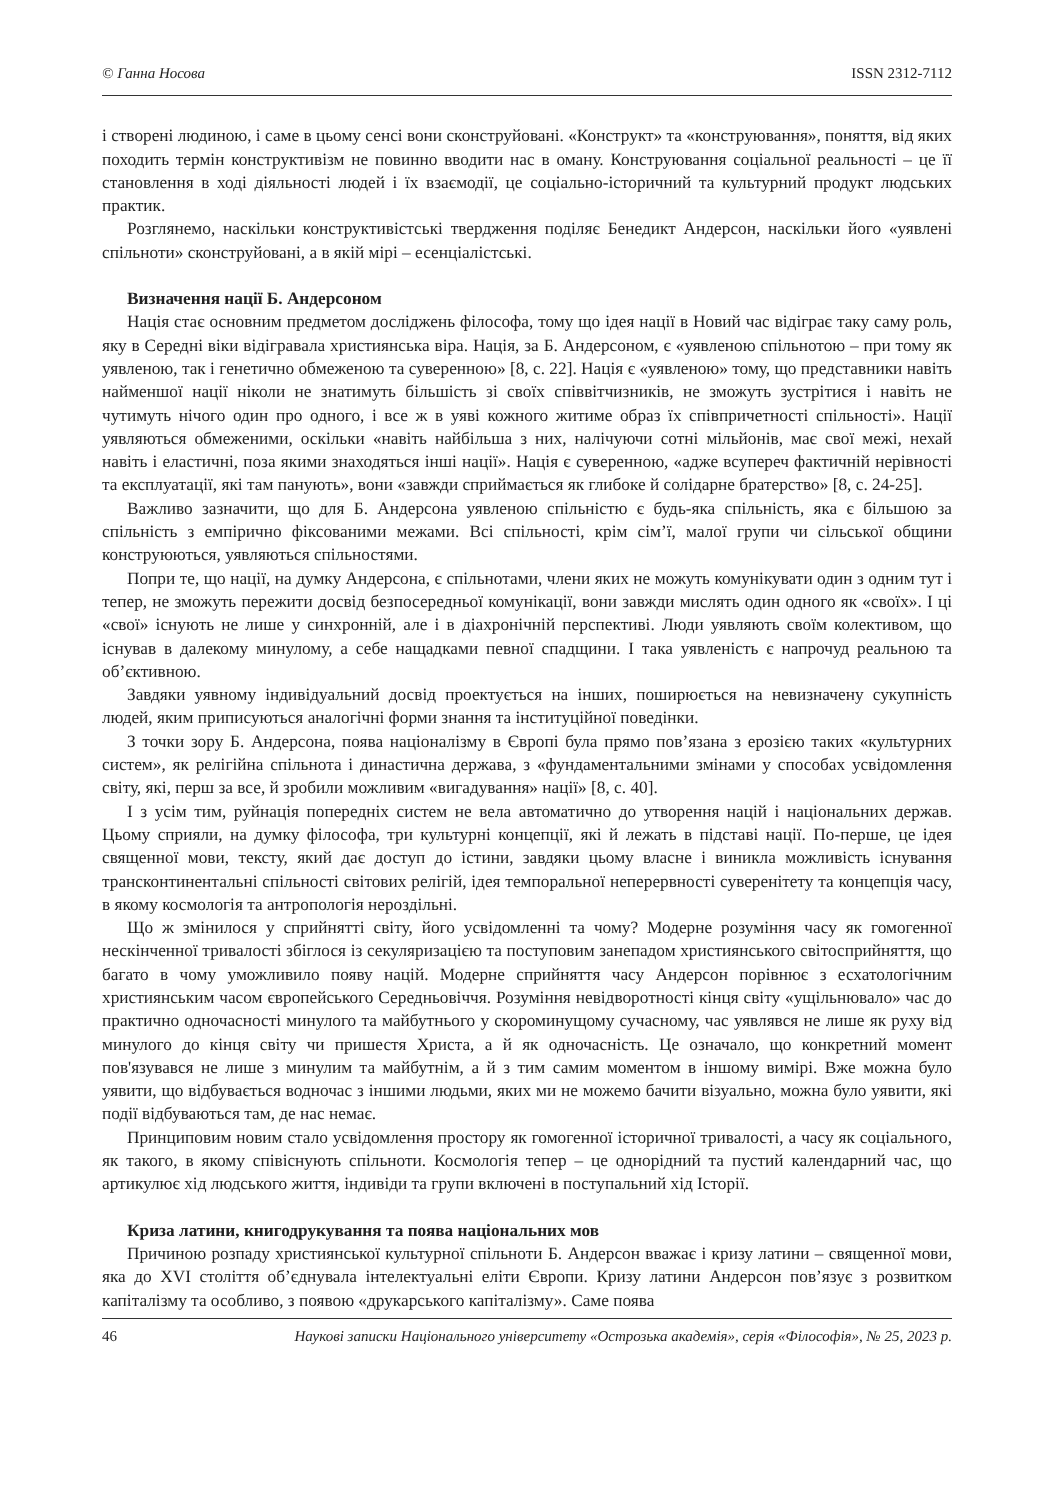© Ганна Носова ISSN 2312-7112
і створені людиною, і саме в цьому сенсі вони сконструйовані. «Конструкт» та «конструювання», поняття, від яких походить термін конструктивізм не повинно вводити нас в оману. Конструювання соціальної реальності – це її становлення в ході діяльності людей і їх взаємодії, це соціально-історичний та культурний продукт людських практик.
Розглянемо, наскільки конструктивістські твердження поділяє Бенедикт Андерсон, наскільки його «уявлені спільноти» сконструйовані, а в якій мірі – есенціалістські.
Визначення нації Б. Андерсоном
Нація стає основним предметом досліджень філософа, тому що ідея нації в Новий час відіграє таку саму роль, яку в Середні віки відігравала християнська віра. Нація, за Б. Андерсоном, є «уявленою спільнотою – при тому як уявленою, так і генетично обмеженою та суверенною» [8, с. 22]. Нація є «уявленою» тому, що представники навіть найменшої нації ніколи не знатимуть більшість зі своїх співвітчизників, не зможуть зустрітися і навіть не чутимуть нічого один про одного, і все ж в уяві кожного житиме образ їх співпричетності спільності». Нації уявляються обмеженими, оскільки «навіть найбільша з них, налічуючи сотні мільйонів, має свої межі, нехай навіть і еластичні, поза якими знаходяться інші нації». Нація є суверенною, «адже всупереч фактичній нерівності та експлуатації, які там панують», вони «завжди сприймається як глибоке й солідарне братерство» [8, с. 24-25].
Важливо зазначити, що для Б. Андерсона уявленою спільністю є будь-яка спільність, яка є більшою за спільність з емпірично фіксованими межами. Всі спільності, крім сім’ї, малої групи чи сільської общини конструюються, уявляються спільностями.
Попри те, що нації, на думку Андерсона, є спільнотами, члени яких не можуть комунікувати один з одним тут і тепер, не зможуть пережити досвід безпосередньої комунікації, вони завжди мислять один одного як «своїх». І ці «свої» існують не лише у синхронній, але і в діахронічній перспективі. Люди уявляють своїм колективом, що існував в далекому минулому, а себе нащадками певної спадщини. І така уявленість є напрочуд реальною та об’єктивною.
Завдяки уявному індивідуальний досвід проектується на інших, поширюється на невизначену сукупність людей, яким приписуються аналогічні форми знання та інституційної поведінки.
З точки зору Б. Андерсона, поява націоналізму в Європі була прямо пов’язана з ерозією таких «культурних систем», як релігійна спільнота і династична держава, з «фундаментальними змінами у способах усвідомлення світу, які, перш за все, й зробили можливим «вигадування» нації» [8, с. 40].
І з усім тим, руйнація попередніх систем не вела автоматично до утворення націй і національних держав. Цьому сприяли, на думку філософа, три культурні концепції, які й лежать в підставі нації. По-перше, це ідея священної мови, тексту, який дає доступ до істини, завдяки цьому власне і виникла можливість існування трансконтинентальні спільності світових релігій, ідея темпоральної неперервності суверенітету та концепція часу, в якому космологія та антропологія нероздільні.
Що ж змінилося у сприйнятті світу, його усвідомленні та чому? Модерне розуміння часу як гомогенної нескінченної тривалості збіглося із секуляризацією та поступовим занепадом християнського світосприйняття, що багато в чому уможливило появу націй. Модерне сприйняття часу Андерсон порівнює з есхатологічним християнським часом європейського Середньовіччя. Розуміння невідворотності кінця світу «ущільнювало» час до практично одночасності минулого та майбутнього у скороминущому сучасному, час уявлявся не лише як руху від минулого до кінця світу чи пришестя Христа, а й як одночасність. Це означало, що конкретний момент пов'язувався не лише з минулим та майбутнім, а й з тим самим моментом в іншому вимірі. Вже можна було уявити, що відбувається водночас з іншими людьми, яких ми не можемо бачити візуально, можна було уявити, які події відбуваються там, де нас немає.
Принциповим новим стало усвідомлення простору як гомогенної історичної тривалості, а часу як соціального, як такого, в якому співіснують спільноти. Космологія тепер – це однорідний та пустий календарний час, що артикулює хід людського життя, індивіди та групи включені в поступальний хід Історії.
Криза латини, книгодрукування та поява національних мов
Причиною розпаду християнської культурної спільноти Б. Андерсон вважає і кризу латини – священної мови, яка до XVI століття об’єднувала інтелектуальні еліти Європи. Кризу латини Андерсон пов’язує з розвитком капіталізму та особливо, з появою «друкарського капіталізму». Саме поява
46 Наукові записки Національного університету «Острозька академія», серія «Філософія», № 25, 2023 р.